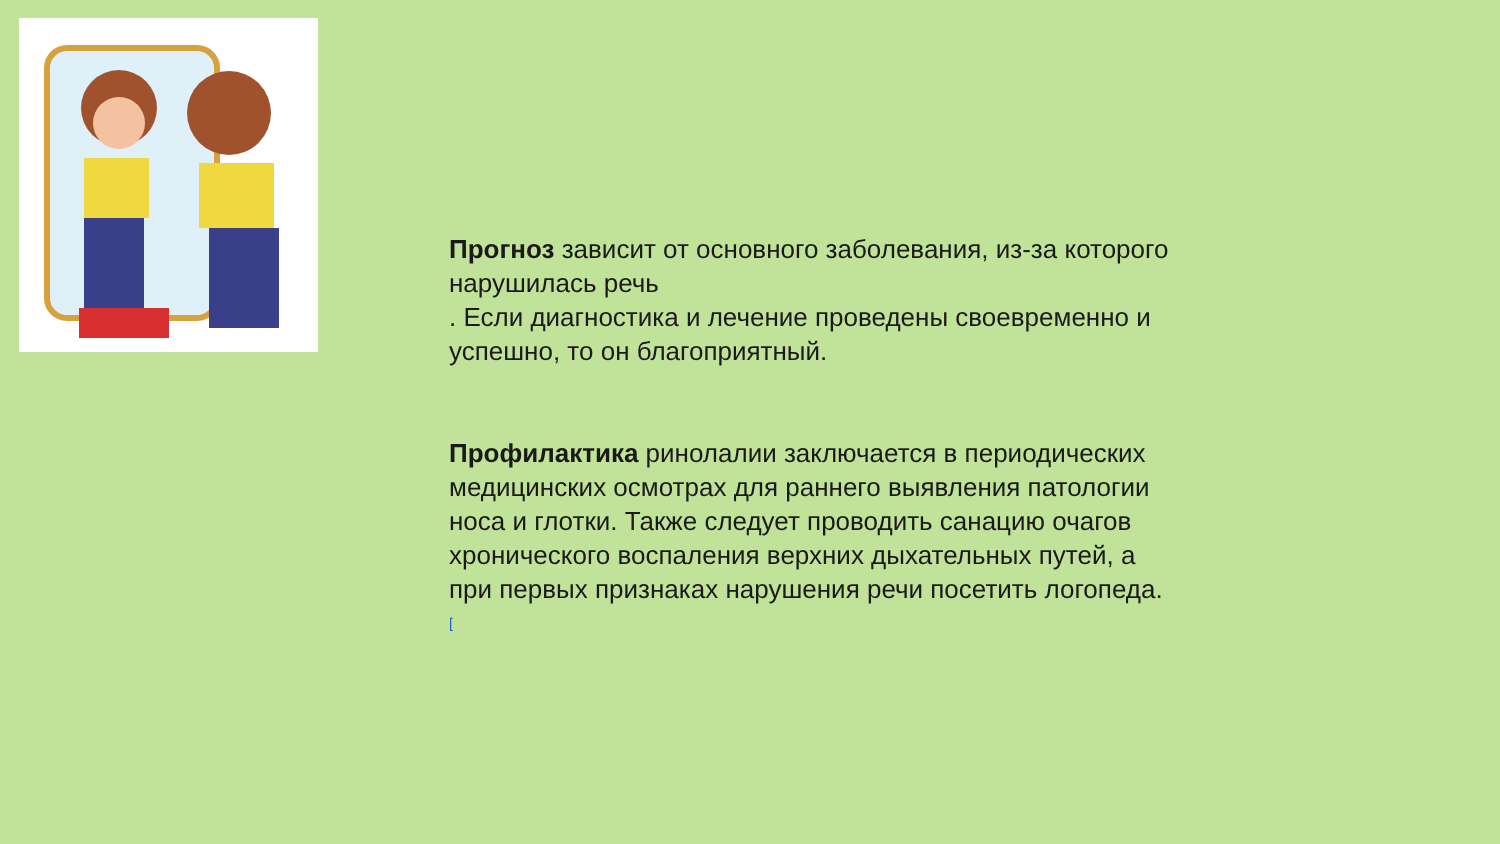Прогноз зависит от основного заболевания, из-за которого нарушилась речь
. Если диагностика и лечение проведены своевременно и успешно, то он благоприятный.
Профилактика ринолалии заключается в периодических медицинских осмотрах для раннего выявления патологии носа и глотки. Также следует проводить санацию очагов хронического воспаления верхних дыхательных путей, а при первых признаках нарушения речи посетить логопеда. <sup>[</sup>